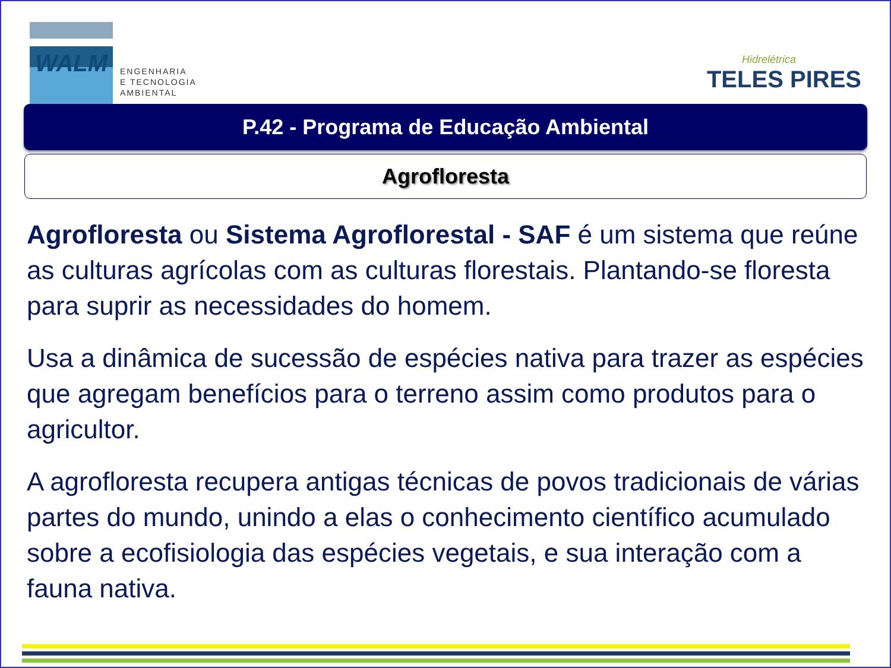WALM
ENGENHARIA
E TECNOLOGIA
AMBIENTAL
Hidrelétrica
TELES PIRES
P.42 - Programa de Educação Ambiental
Agrofloresta
Agrofloresta ou Sistema Agroflorestal - SAF é um sistema que reúne as culturas agrícolas com as culturas florestais. Plantando-se floresta para suprir as necessidades do homem.
Usa a dinâmica de sucessão de espécies nativa para trazer as espécies que agregam benefícios para o terreno assim como produtos para o agricultor.
A agrofloresta recupera antigas técnicas de povos tradicionais de várias partes do mundo, unindo a elas o conhecimento científico acumulado sobre a ecofisiologia das espécies vegetais, e sua interação com a fauna nativa.